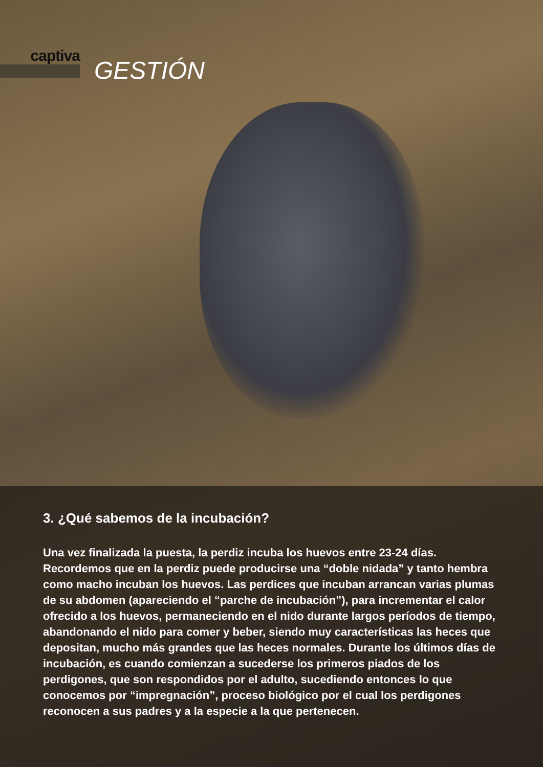captiva
GESTIÓN
3. ¿Qué sabemos de la incubación?
Una vez finalizada la puesta, la perdiz incuba los huevos entre 23-24 días. Recordemos que en la perdiz puede producirse una “doble nidada” y tanto hembra como macho incuban los huevos. Las perdices que incuban arrancan varias plumas de su abdomen (apareciendo el “parche de incubación”), para incrementar el calor ofrecido a los huevos, permaneciendo en el nido durante largos períodos de tiempo, abandonando el nido para comer y beber, siendo muy características las heces que depositan, mucho más grandes que las heces normales. Durante los últimos días de incubación, es cuando comienzan a sucederse los primeros piados de los perdigones, que son respondidos por el adulto, sucediendo entonces lo que conocemos por “impregnación”, proceso biológico por el cual los perdigones reconocen a sus padres y a la especie a la que pertenecen.